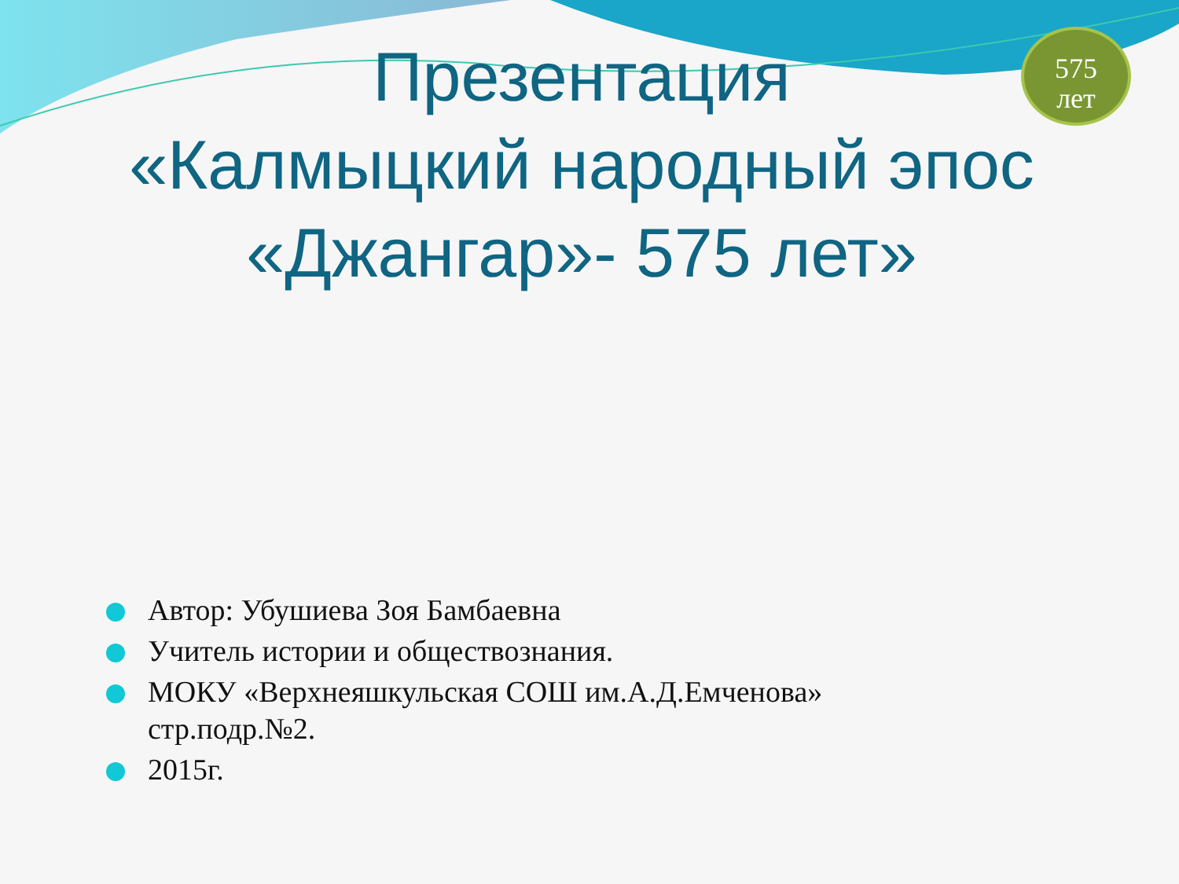575
лет
Презентация
«Калмыцкий народный эпос «Джангар»- 575 лет»
Автор: Убушиева Зоя Бамбаевна
Учитель истории и обществознания.
МОКУ «Верхнеяшкульская СОШ им.А.Д.Емченова» стр.подр.№2.
2015г.